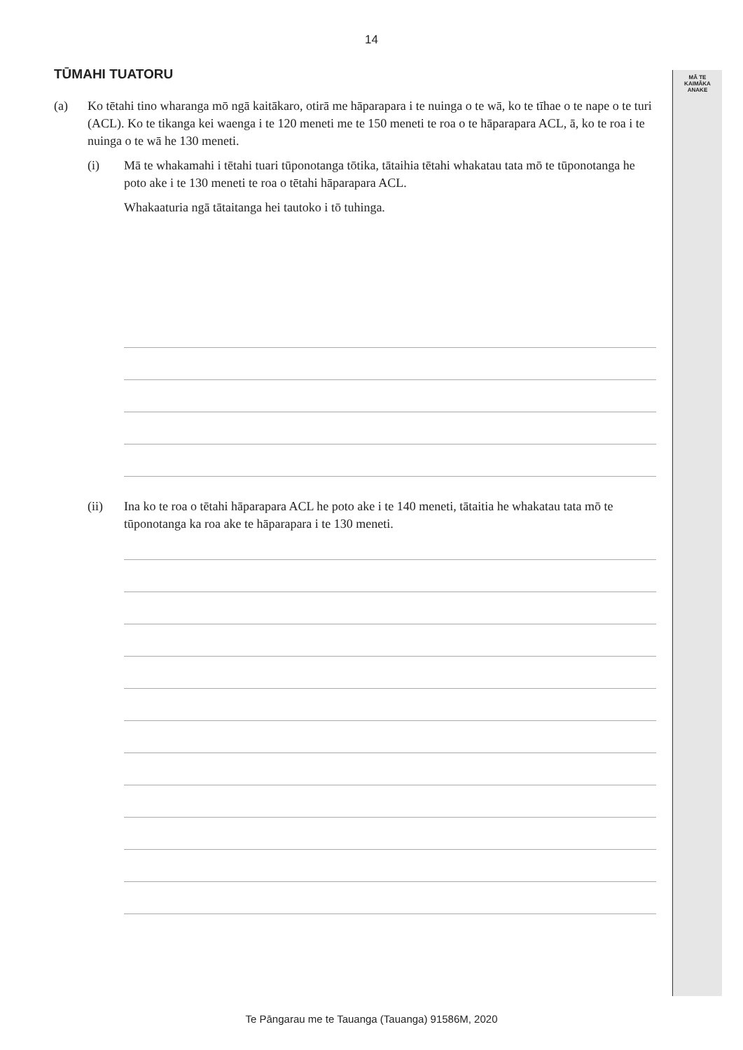14
MĀ TE
KAIMĀKA
ANAKE
TŪMAHI TUATORU
(a) Ko tētahi tino wharanga mō ngā kaitākaro, otirā me hāparapara i te nuinga o te wā, ko te tīhae o te nape o te turi (ACL). Ko te tikanga kei waenga i te 120 meneti me te 150 meneti te roa o te hāparapara ACL, ā, ko te roa i te nuinga o te wā he 130 meneti.
(i) Mā te whakamahi i tētahi tuari tūponotanga tōtika, tātaihia tētahi whakatau tata mō te tūponotanga he poto ake i te 130 meneti te roa o tētahi hāparapara ACL.
Whakaaturia ngā tātaitanga hei tautoko i tō tuhinga.
(ii) Ina ko te roa o tētahi hāparapara ACL he poto ake i te 140 meneti, tātaitia he whakatau tata mō te tūponotanga ka roa ake te hāparapara i te 130 meneti.
Te Pāngarau me te Tauanga (Tauanga) 91586M, 2020